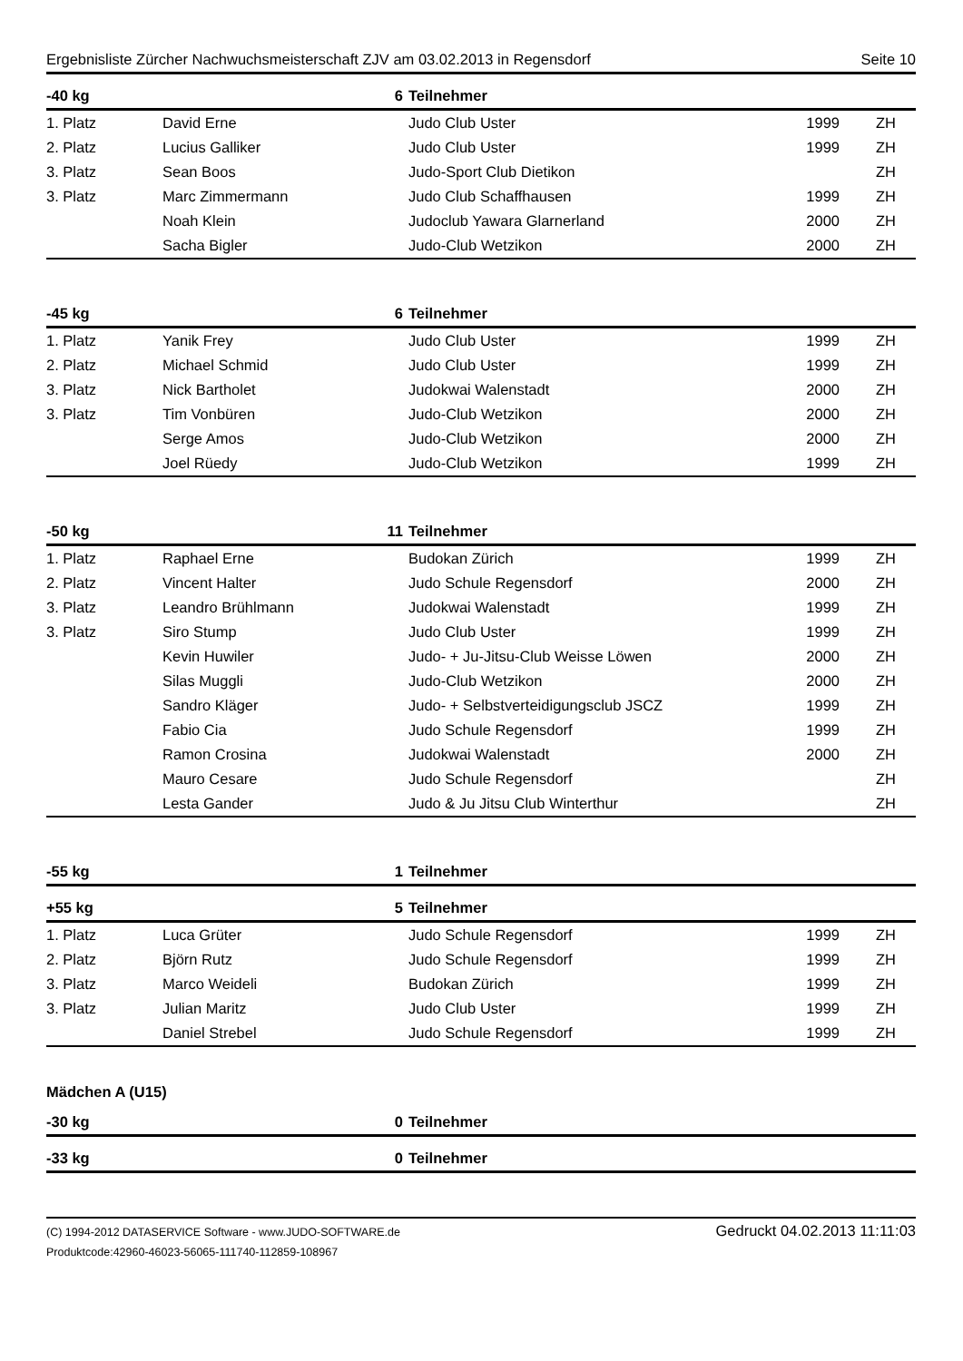Ergebnisliste Zürcher Nachwuchsmeisterschaft ZJV am 03.02.2013 in Regensdorf Seite 10
| -40 kg | 6 | Teilnehmer | | |
| --- | --- | --- | --- | --- |
| 1. Platz | David Erne | Judo Club Uster | 1999 | ZH |
| 2. Platz | Lucius Galliker | Judo Club Uster | 1999 | ZH |
| 3. Platz | Sean Boos | Judo-Sport Club Dietikon | | ZH |
| 3. Platz | Marc Zimmermann | Judo Club Schaffhausen | 1999 | ZH |
| | Noah Klein | Judoclub Yawara Glarnerland | 2000 | ZH |
| | Sacha Bigler | Judo-Club Wetzikon | 2000 | ZH |
| -45 kg | 6 | Teilnehmer | | |
| --- | --- | --- | --- | --- |
| 1. Platz | Yanik Frey | Judo Club Uster | 1999 | ZH |
| 2. Platz | Michael Schmid | Judo Club Uster | 1999 | ZH |
| 3. Platz | Nick Bartholet | Judokwai Walenstadt | 2000 | ZH |
| 3. Platz | Tim Vonbüren | Judo-Club Wetzikon | 2000 | ZH |
| | Serge Amos | Judo-Club Wetzikon | 2000 | ZH |
| | Joel Rüedy | Judo-Club Wetzikon | 1999 | ZH |
| -50 kg | 11 | Teilnehmer | | |
| --- | --- | --- | --- | --- |
| 1. Platz | Raphael Erne | Budokan Zürich | 1999 | ZH |
| 2. Platz | Vincent Halter | Judo Schule Regensdorf | 2000 | ZH |
| 3. Platz | Leandro Brühlmann | Judokwai Walenstadt | 1999 | ZH |
| 3. Platz | Siro Stump | Judo Club Uster | 1999 | ZH |
| | Kevin Huwiler | Judo- + Ju-Jitsu-Club Weisse Löwen | 2000 | ZH |
| | Silas Muggli | Judo-Club Wetzikon | 2000 | ZH |
| | Sandro Kläger | Judo- + Selbstverteidigungsclub JSCZ | 1999 | ZH |
| | Fabio Cia | Judo Schule Regensdorf | 1999 | ZH |
| | Ramon Crosina | Judokwai Walenstadt | 2000 | ZH |
| | Mauro Cesare | Judo Schule Regensdorf | | ZH |
| | Lesta Gander | Judo & Ju Jitsu Club Winterthur | | ZH |
| -55 kg | 1 | Teilnehmer | | |
| --- | --- | --- | --- | --- |
| +55 kg | 5 | Teilnehmer | | |
| --- | --- | --- | --- | --- |
| 1. Platz | Luca Grüter | Judo Schule Regensdorf | 1999 | ZH |
| 2. Platz | Björn Rutz | Judo Schule Regensdorf | 1999 | ZH |
| 3. Platz | Marco Weideli | Budokan Zürich | 1999 | ZH |
| 3. Platz | Julian Maritz | Judo Club Uster | 1999 | ZH |
| | Daniel Strebel | Judo Schule Regensdorf | 1999 | ZH |
Mädchen A (U15)
| -30 kg | 0 | Teilnehmer | | |
| --- | --- | --- | --- | --- |
| -33 kg | 0 | Teilnehmer | | |
| --- | --- | --- | --- | --- |
(C) 1994-2012 DATASERVICE Software - www.JUDO-SOFTWARE.de
Produktcode:42960-46023-56065-111740-112859-108967
Gedruckt 04.02.2013 11:11:03